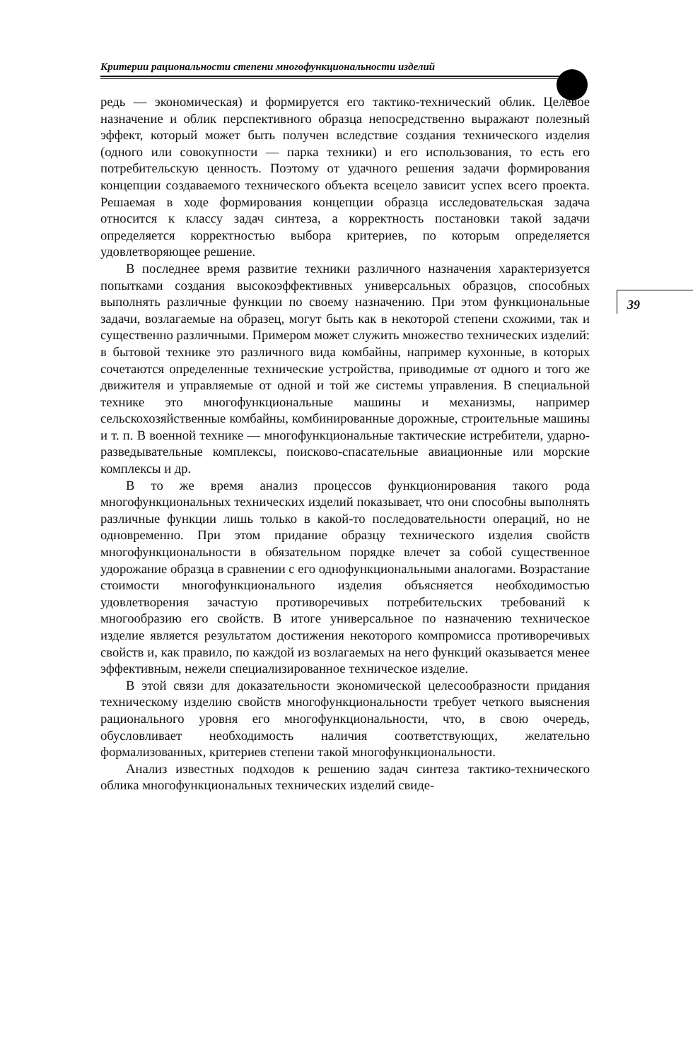Критерии рациональности степени многофункциональности изделий
39
редь — экономическая) и формируется его тактико-технический облик. Целевое назначение и облик перспективного образца непосредственно выражают полезный эффект, который может быть получен вследствие создания технического изделия (одного или совокупности — парка техники) и его использования, то есть его потребительскую ценность. Поэтому от удачного решения задачи формирования концепции создаваемого технического объекта всецело зависит успех всего проекта. Решаемая в ходе формирования концепции образца исследовательская задача относится к классу задач синтеза, а корректность постановки такой задачи определяется корректностью выбора критериев, по которым определяется удовлетворяющее решение.
В последнее время развитие техники различного назначения характеризуется попытками создания высокоэффективных универсальных образцов, способных выполнять различные функции по своему назначению. При этом функциональные задачи, возлагаемые на образец, могут быть как в некоторой степени схожими, так и существенно различными. Примером может служить множество технических изделий: в бытовой технике это различного вида комбайны, например кухонные, в которых сочетаются определенные технические устройства, приводимые от одного и того же движителя и управляемые от одной и той же системы управления. В специальной технике это многофункциональные машины и механизмы, например сельскохозяйственные комбайны, комбинированные дорожные, строительные машины и т. п. В военной технике — многофункциональные тактические истребители, ударно-разведывательные комплексы, поисково-спасательные авиационные или морские комплексы и др.
В то же время анализ процессов функционирования такого рода многофункциональных технических изделий показывает, что они способны выполнять различные функции лишь только в какой-то последовательности операций, но не одновременно. При этом придание образцу технического изделия свойств многофункциональности в обязательном порядке влечет за собой существенное удорожание образца в сравнении с его однофункциональными аналогами. Возрастание стоимости многофункционального изделия объясняется необходимостью удовлетворения зачастую противоречивых потребительских требований к многообразию его свойств. В итоге универсальное по назначению техническое изделие является результатом достижения некоторого компромисса противоречивых свойств и, как правило, по каждой из возлагаемых на него функций оказывается менее эффективным, нежели специализированное техническое изделие.
В этой связи для доказательности экономической целесообразности придания техническому изделию свойств многофункциональности требует четкого выяснения рационального уровня его многофункциональности, что, в свою очередь, обусловливает необходимость наличия соответствующих, желательно формализованных, критериев степени такой многофункциональности.
Анализ известных подходов к решению задач синтеза тактико-технического облика многофункциональных технических изделий свиде-